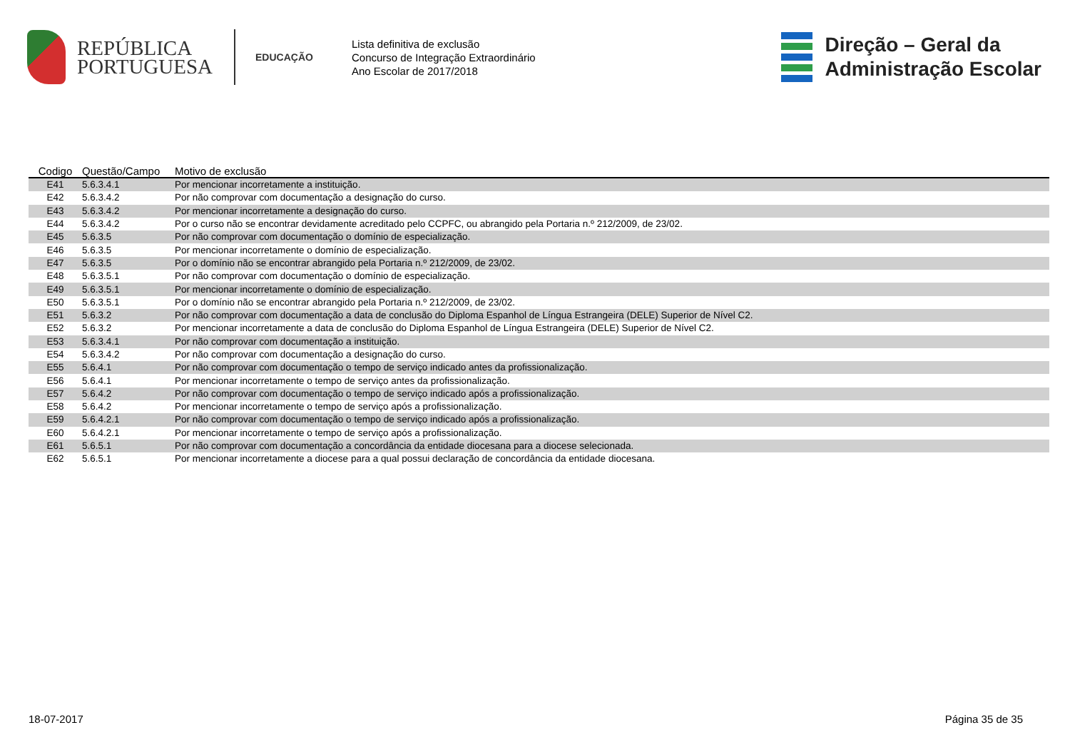REPÚBLICA
PORTUGUESA
EDUCAÇÃO
Lista definitiva de exclusão
Concurso de Integração Extraordinário
Ano Escolar de 2017/2018
Direção – Geral da
Administração Escolar
| Codigo | Questão/Campo | Motivo de exclusão |
| --- | --- | --- |
| E41 | 5.6.3.4.1 | Por mencionar incorretamente a instituição. |
| E42 | 5.6.3.4.2 | Por não comprovar com documentação a designação do curso. |
| E43 | 5.6.3.4.2 | Por mencionar incorretamente a designação do curso. |
| E44 | 5.6.3.4.2 | Por o curso não se encontrar devidamente acreditado pelo CCPFC, ou abrangido pela Portaria n.º 212/2009, de 23/02. |
| E45 | 5.6.3.5 | Por não comprovar com documentação o domínio de especialização. |
| E46 | 5.6.3.5 | Por mencionar incorretamente o domínio de especialização. |
| E47 | 5.6.3.5 | Por o domínio não se encontrar abrangido pela Portaria n.º 212/2009, de 23/02. |
| E48 | 5.6.3.5.1 | Por não comprovar com documentação o domínio de especialização. |
| E49 | 5.6.3.5.1 | Por mencionar incorretamente o domínio de especialização. |
| E50 | 5.6.3.5.1 | Por o domínio não se encontrar abrangido pela Portaria n.º 212/2009, de 23/02. |
| E51 | 5.6.3.2 | Por não comprovar com documentação a data de conclusão do Diploma Espanhol de Língua Estrangeira (DELE) Superior de Nível C2. |
| E52 | 5.6.3.2 | Por mencionar incorretamente a data de conclusão do Diploma Espanhol de Língua Estrangeira (DELE) Superior de Nível C2. |
| E53 | 5.6.3.4.1 | Por não comprovar com documentação a instituição. |
| E54 | 5.6.3.4.2 | Por não comprovar com documentação a designação do curso. |
| E55 | 5.6.4.1 | Por não comprovar com documentação o tempo de serviço indicado antes da profissionalização. |
| E56 | 5.6.4.1 | Por mencionar incorretamente o tempo de serviço antes da profissionalização. |
| E57 | 5.6.4.2 | Por não comprovar com documentação o tempo de serviço indicado após a profissionalização. |
| E58 | 5.6.4.2 | Por mencionar incorretamente o tempo de serviço após a profissionalização. |
| E59 | 5.6.4.2.1 | Por não comprovar com documentação o tempo de serviço indicado após a profissionalização. |
| E60 | 5.6.4.2.1 | Por mencionar incorretamente o tempo de serviço após a profissionalização. |
| E61 | 5.6.5.1 | Por não comprovar com documentação a concordância da entidade diocesana para a diocese selecionada. |
| E62 | 5.6.5.1 | Por mencionar incorretamente a diocese para a qual possui declaração de concordância da entidade diocesana. |
18-07-2017 Página 35 de 35